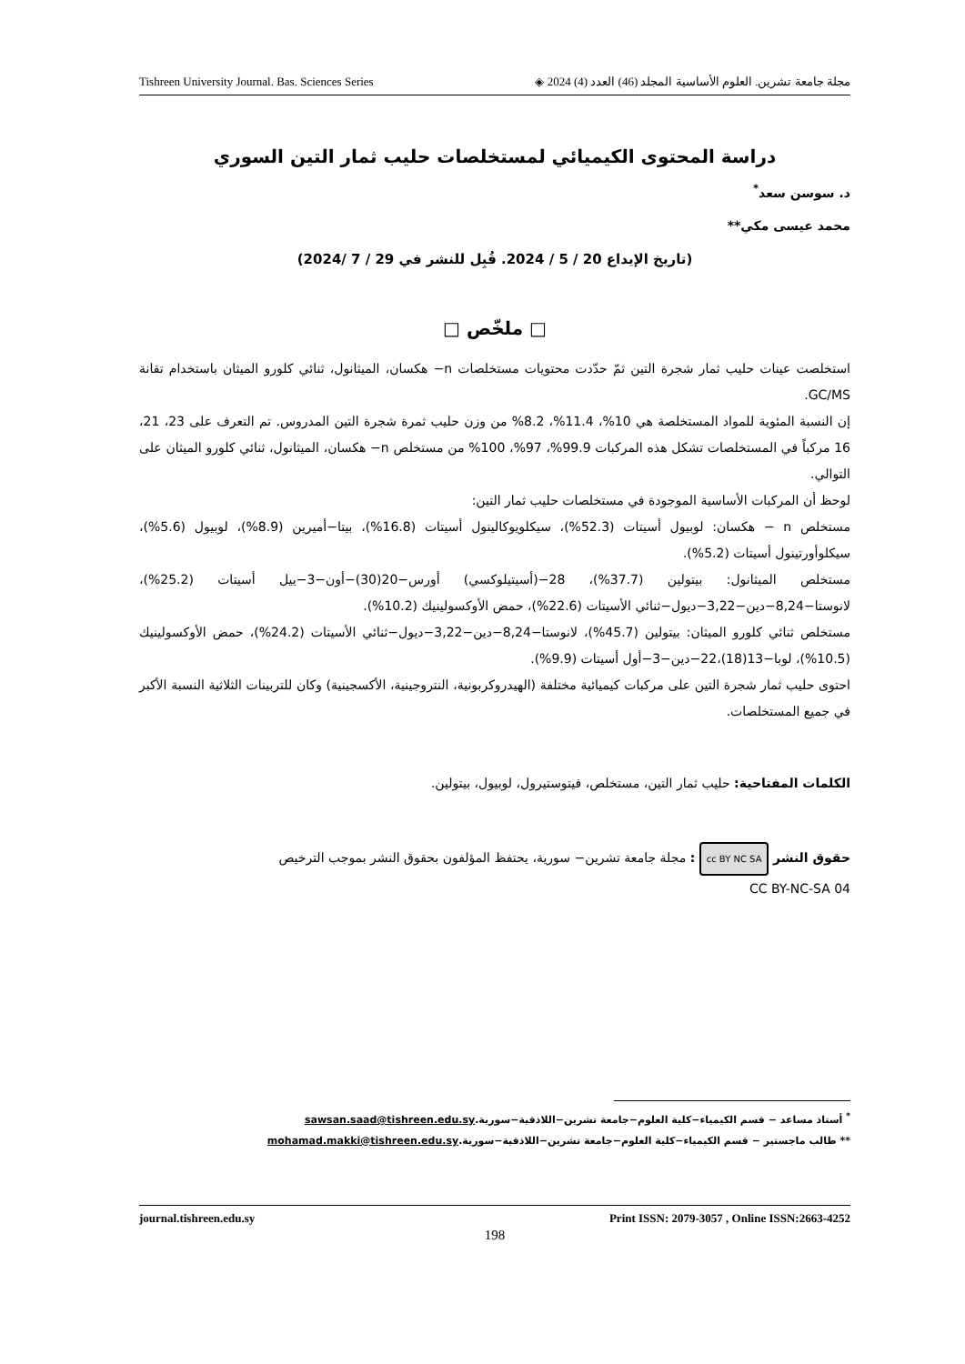Tishreen University Journal. Bas. Sciences Series مجلة جامعة تشرين. العلوم الأساسية المجلد (46) العدد (4) 2024 ◈
دراسة المحتوى الكيميائي لمستخلصات حليب ثمار التين السوري
د. سوسن سعد<sup>*</sup>
محمد عيسى مكي**
(تاريخ الإيداع 20 / 5 / 2024. قُبِل للنشر في 29 / 7 /2024)
□ ملخّص □
استخلصت عينات حليب ثمار شجرة التين ثمّ حدّدت محتويات مستخلصات n− هكسان، الميثانول، ثنائي كلورو الميثان باستخدام تقانة GC/MS.
إن النسبة المئوية للمواد المستخلصة هي 10%، 11.4%، 8.2% من وزن حليب ثمرة شجرة التين المدروس. تم التعرف على 23، 21، 16 مركباً في المستخلصات تشكل هذه المركبات 99.9%، 97%، 100% من مستخلص n− هكسان، الميثانول، ثنائي كلورو الميثان على التوالي.
لوحظ أن المركبات الأساسية الموجودة في مستخلصات حليب ثمار التين:
مستخلص n − هكسان: لوبيول أسيتات (52.3%)، سيكلويوكالينول أسيتات (16.8%)، بيتا−أميرين (8.9%)، لوبيول (5.6%)، سيكلوأورتينول أسيتات (5.2%).
مستخلص الميثانول: بيتولين (37.7%)، 28−(أسيتيلوكسي) أورس−20(30)−أون−3−ييل أسيتات (25.2%)، لانوستا−8,24−دين−3,22−ديول−ثنائي الأسيتات (22.6%)، حمض الأوكسولينيك (10.2%).
مستخلص ثنائي كلورو الميثان: بيتولين (45.7%)، لانوستا−8,24−دين−3,22−ديول−ثنائي الأسيتات (24.2%)، حمض الأوكسولينيك (10.5%)، لوبا−13(18)،22−دين−3−أول أسيتات (9.9%).
احتوى حليب ثمار شجرة التين على مركبات كيميائية مختلفة (الهيدروكربونية، النتروجينية، الأكسجينية) وكان للتربينات الثلاثية النسبة الأكبر في جميع المستخلصات.
الكلمات المفتاحية: حليب ثمار التين، مستخلص، فيتوستيرول، لوبيول، بيتولين.
حقوق النشر cc BY NC SA : مجلة جامعة تشرين− سورية، يحتفظ المؤلفون بحقوق النشر بموجب الترخيص
CC BY-NC-SA 04
<sup>*</sup> أستاذ مساعد − قسم الكيمياء−كلية العلوم−جامعة تشرين−اللاذقية−سورية.sawsan.saad@tishreen.edu.sy
** طالب ماجستير − قسم الكيمياء−كلية العلوم−جامعة تشرين−اللاذقية−سورية.mohamad.makki@tishreen.edu.sy
journal.tishreen.edu.sy Print ISSN: 2079-3057 , Online ISSN:2663-4252
198